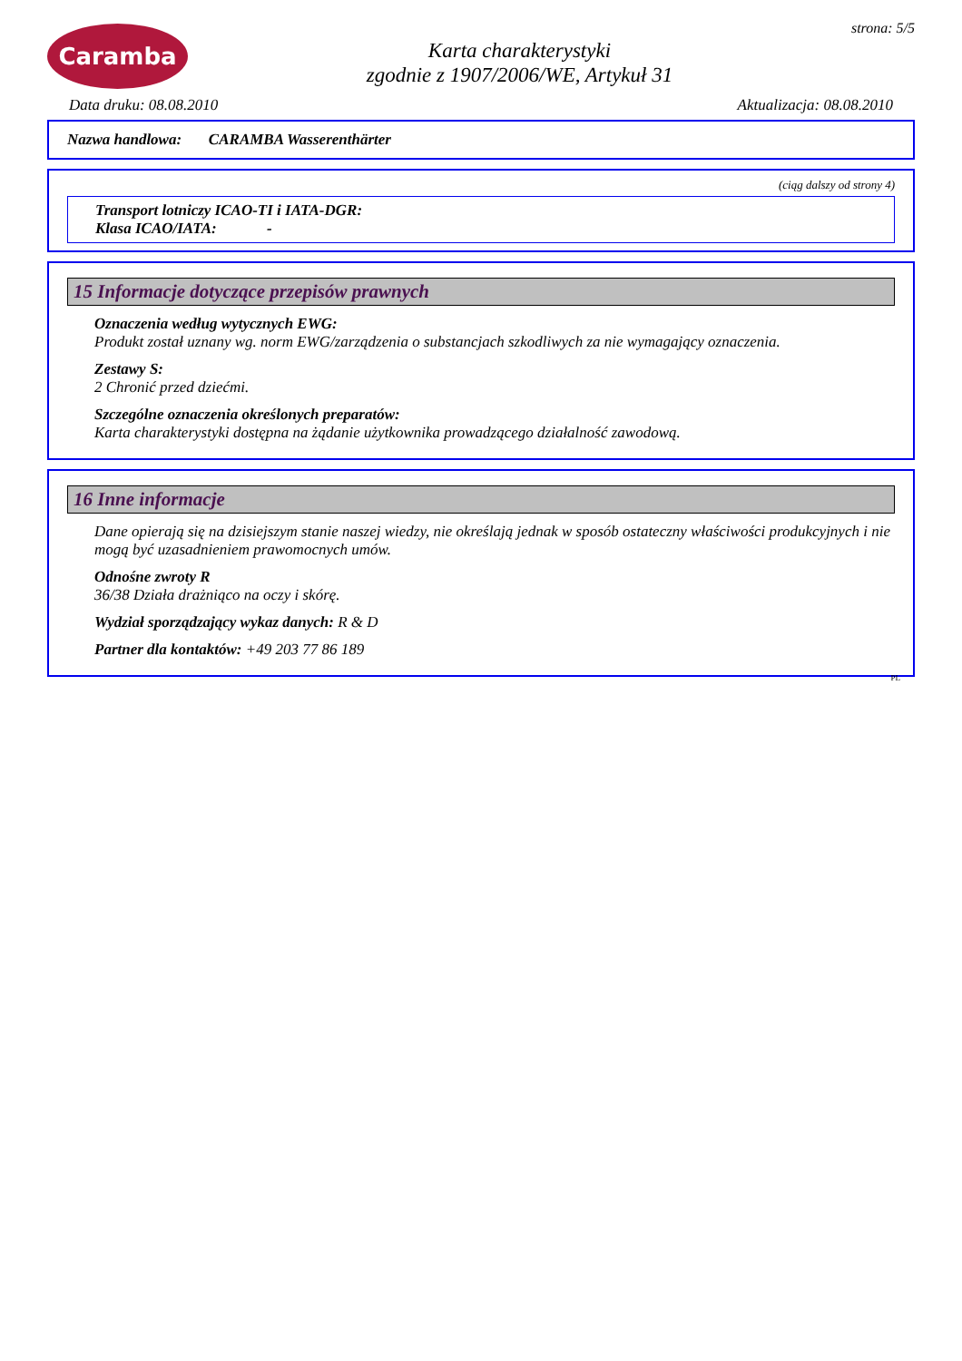Caramba
Karta charakterystyki
zgodnie z 1907/2006/WE, Artykuł 31
strona: 5/5
Data druku: 08.08.2010 Aktualizacja: 08.08.2010
Nazwa handlowa: CARAMBA Wasserenthärter
(ciąg dalszy od strony 4)
Transport lotniczy ICAO-TI i IATA-DGR:
Klasa ICAO/IATA: -
15 Informacje dotyczące przepisów prawnych
Oznaczenia według wytycznych EWG:
Produkt został uznany wg. norm EWG/zarządzenia o substancjach szkodliwych za nie wymagający oznaczenia.
Zestawy S:
2 Chronić przed dziećmi.
Szczególne oznaczenia określonych preparatów:
Karta charakterystyki dostępna na żądanie użytkownika prowadzącego działalność zawodową.
16 Inne informacje
Dane opierają się na dzisiejszym stanie naszej wiedzy, nie określają jednak w sposób ostateczny właściwości produkcyjnych i nie mogą być uzasadnieniem prawomocnych umów.
Odnośne zwroty R
36/38 Działa drażniąco na oczy i skórę.
Wydział sporządzający wykaz danych: R & D
Partner dla kontaktów: +49 203 77 86 189
PL